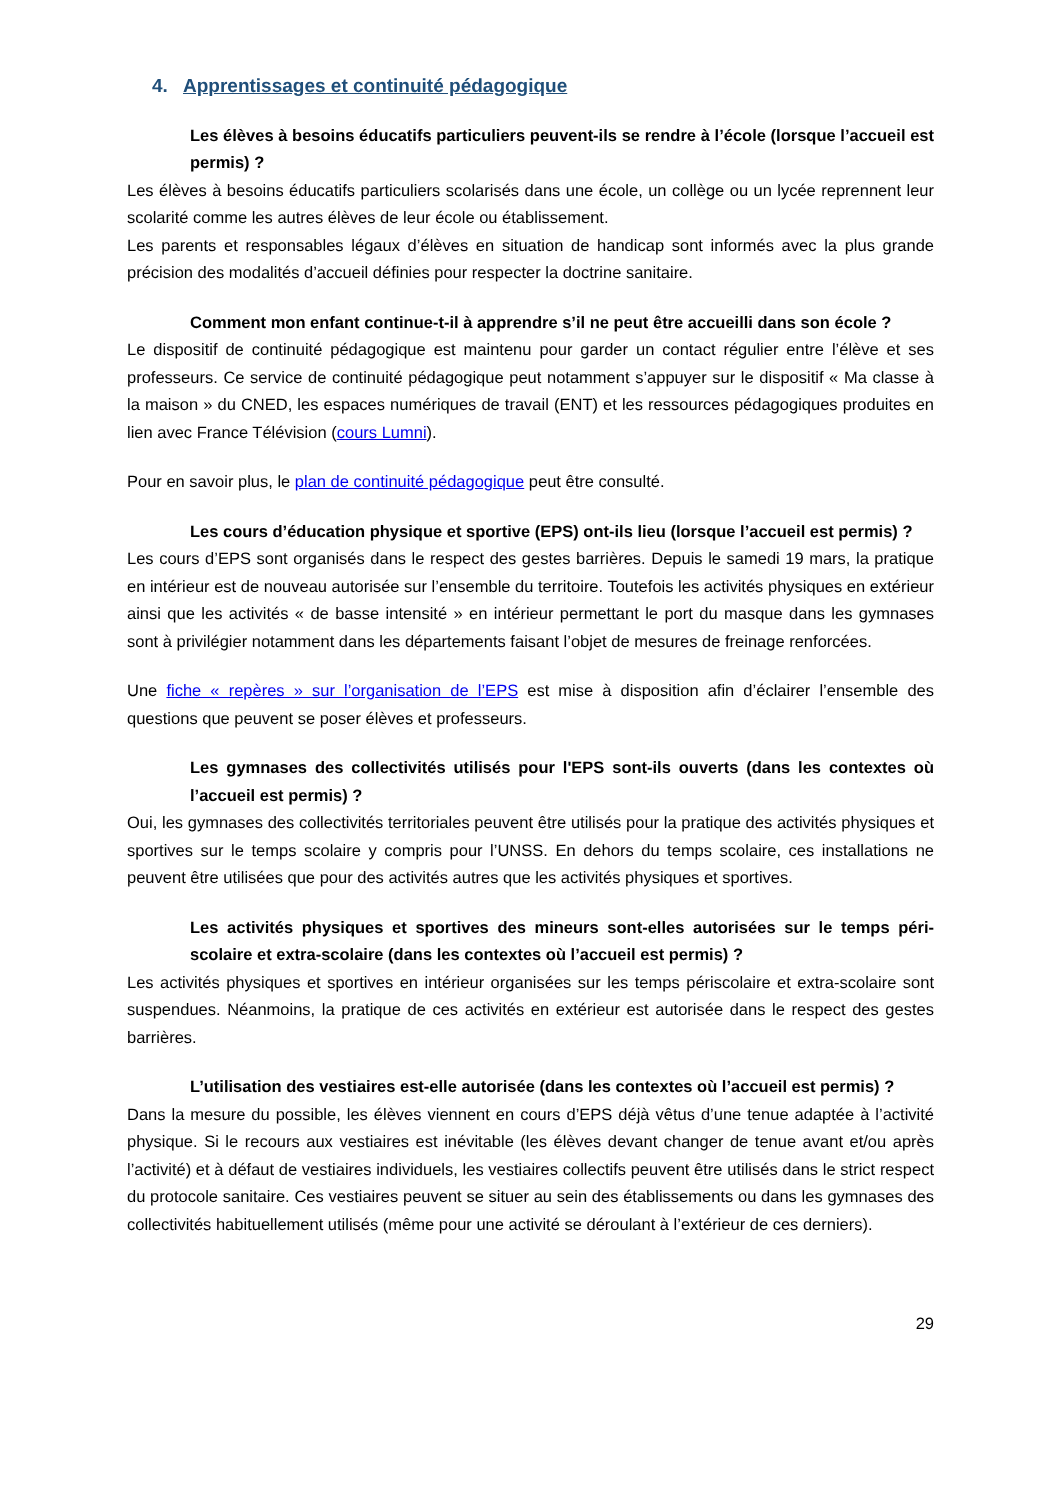4. Apprentissages et continuité pédagogique
Les élèves à besoins éducatifs particuliers peuvent-ils se rendre à l’école (lorsque l’accueil est permis) ?
Les élèves à besoins éducatifs particuliers scolarisés dans une école, un collège ou un lycée reprennent leur scolarité comme les autres élèves de leur école ou établissement.
Les parents et responsables légaux d’élèves en situation de handicap sont informés avec la plus grande précision des modalités d’accueil définies pour respecter la doctrine sanitaire.
Comment mon enfant continue-t-il à apprendre s’il ne peut être accueilli dans son école ?
Le dispositif de continuité pédagogique est maintenu pour garder un contact régulier entre l’élève et ses professeurs. Ce service de continuité pédagogique peut notamment s’appuyer sur le dispositif « Ma classe à la maison » du CNED, les espaces numériques de travail (ENT) et les ressources pédagogiques produites en lien avec France Télévision (cours Lumni).
Pour en savoir plus, le plan de continuité pédagogique peut être consulté.
Les cours d’éducation physique et sportive (EPS) ont-ils lieu (lorsque l’accueil est permis) ?
Les cours d’EPS sont organisés dans le respect des gestes barrières. Depuis le samedi 19 mars, la pratique en intérieur est de nouveau autorisée sur l’ensemble du territoire. Toutefois les activités physiques en extérieur ainsi que les activités « de basse intensité » en intérieur permettant le port du masque dans les gymnases sont à privilégier notamment dans les départements faisant l’objet de mesures de freinage renforcées.
Une fiche « repères » sur l’organisation de l’EPS est mise à disposition afin d’éclairer l’ensemble des questions que peuvent se poser élèves et professeurs.
Les gymnases des collectivités utilisés pour l'EPS sont-ils ouverts (dans les contextes où l’accueil est permis) ?
Oui, les gymnases des collectivités territoriales peuvent être utilisés pour la pratique des activités physiques et sportives sur le temps scolaire y compris pour l’UNSS. En dehors du temps scolaire, ces installations ne peuvent être utilisées que pour des activités autres que les activités physiques et sportives.
Les activités physiques et sportives des mineurs sont-elles autorisées sur le temps péri-scolaire et extra-scolaire (dans les contextes où l’accueil est permis) ?
Les activités physiques et sportives en intérieur organisées sur les temps périscolaire et extra-scolaire sont suspendues. Néanmoins, la pratique de ces activités en extérieur est autorisée dans le respect des gestes barrières.
L’utilisation des vestiaires est-elle autorisée (dans les contextes où l’accueil est permis) ?
Dans la mesure du possible, les élèves viennent en cours d’EPS déjà vêtus d’une tenue adaptée à l’activité physique. Si le recours aux vestiaires est inévitable (les élèves devant changer de tenue avant et/ou après l’activité) et à défaut de vestiaires individuels, les vestiaires collectifs peuvent être utilisés dans le strict respect du protocole sanitaire. Ces vestiaires peuvent se situer au sein des établissements ou dans les gymnases des collectivités habituellement utilisés (même pour une activité se déroulant à l’extérieur de ces derniers).
29